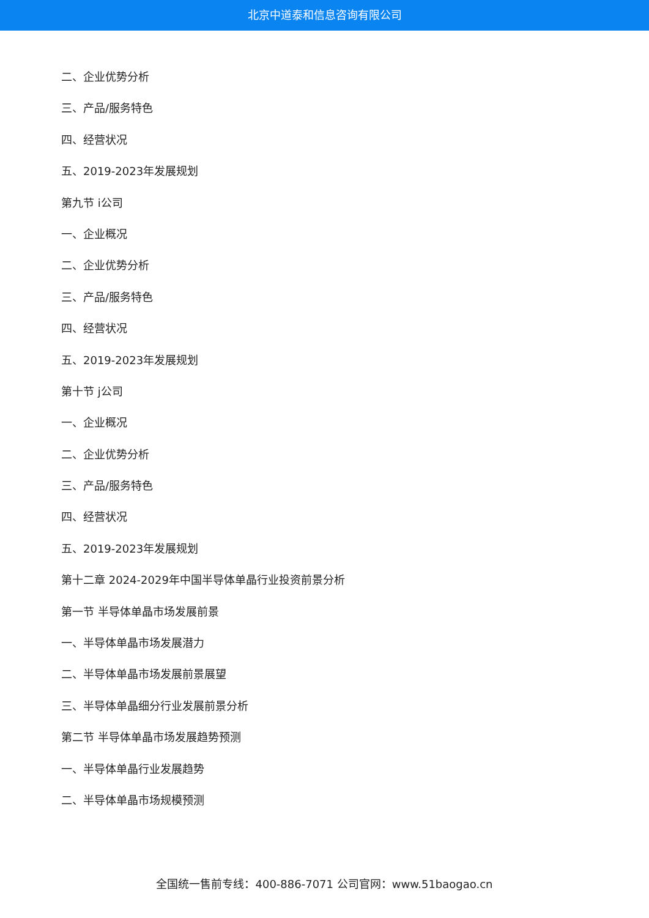北京中道泰和信息咨询有限公司
二、企业优势分析
三、产品/服务特色
四、经营状况
五、2019-2023年发展规划
第九节 i公司
一、企业概况
二、企业优势分析
三、产品/服务特色
四、经营状况
五、2019-2023年发展规划
第十节 j公司
一、企业概况
二、企业优势分析
三、产品/服务特色
四、经营状况
五、2019-2023年发展规划
第十二章 2024-2029年中国半导体单晶行业投资前景分析
第一节 半导体单晶市场发展前景
一、半导体单晶市场发展潜力
二、半导体单晶市场发展前景展望
三、半导体单晶细分行业发展前景分析
第二节 半导体单晶市场发展趋势预测
一、半导体单晶行业发展趋势
二、半导体单晶市场规模预测
全国统一售前专线：400-886-7071 公司官网：www.51baogao.cn